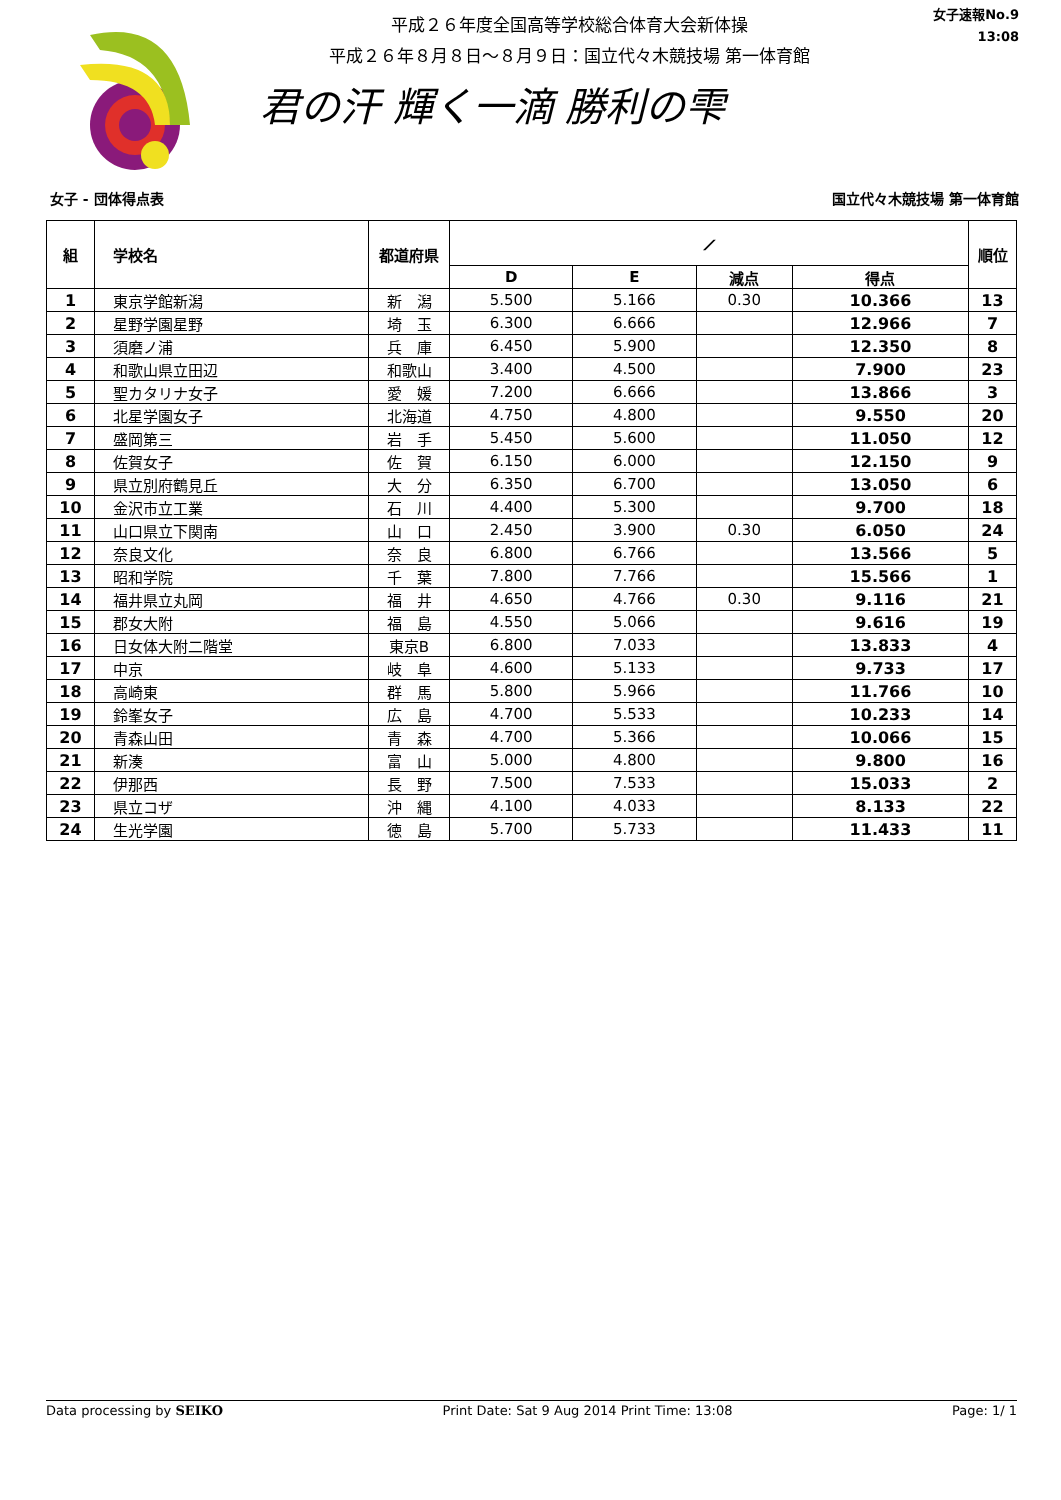平成２６年度全国高等学校総合体育大会新体操
平成２６年８月８日～８月９日：国立代々木競技場 第一体育館
君の汗 輝く一滴 勝利の雫
女子速報No.9
13:08
女子 - 団体得点表 国立代々木競技場 第一体育館
| 組 | 学校名 | 都道府県 | ⟋ | | | | 順位 |
| --- | --- | --- | --- | --- | --- | --- | --- |
| | | | D | E | 減点 | 得点 | |
| 1 | 東京学館新潟 | 新 潟 | 5.500 | 5.166 | 0.30 | 10.366 | 13 |
| 2 | 星野学園星野 | 埼 玉 | 6.300 | 6.666 | | 12.966 | 7 |
| 3 | 須磨ノ浦 | 兵 庫 | 6.450 | 5.900 | | 12.350 | 8 |
| 4 | 和歌山県立田辺 | 和歌山 | 3.400 | 4.500 | | 7.900 | 23 |
| 5 | 聖カタリナ女子 | 愛 媛 | 7.200 | 6.666 | | 13.866 | 3 |
| 6 | 北星学園女子 | 北海道 | 4.750 | 4.800 | | 9.550 | 20 |
| 7 | 盛岡第三 | 岩 手 | 5.450 | 5.600 | | 11.050 | 12 |
| 8 | 佐賀女子 | 佐 賀 | 6.150 | 6.000 | | 12.150 | 9 |
| 9 | 県立別府鶴見丘 | 大 分 | 6.350 | 6.700 | | 13.050 | 6 |
| 10 | 金沢市立工業 | 石 川 | 4.400 | 5.300 | | 9.700 | 18 |
| 11 | 山口県立下関南 | 山 口 | 2.450 | 3.900 | 0.30 | 6.050 | 24 |
| 12 | 奈良文化 | 奈 良 | 6.800 | 6.766 | | 13.566 | 5 |
| 13 | 昭和学院 | 千 葉 | 7.800 | 7.766 | | 15.566 | 1 |
| 14 | 福井県立丸岡 | 福 井 | 4.650 | 4.766 | 0.30 | 9.116 | 21 |
| 15 | 郡女大附 | 福 島 | 4.550 | 5.066 | | 9.616 | 19 |
| 16 | 日女体大附二階堂 | 東京B | 6.800 | 7.033 | | 13.833 | 4 |
| 17 | 中京 | 岐 阜 | 4.600 | 5.133 | | 9.733 | 17 |
| 18 | 高崎東 | 群 馬 | 5.800 | 5.966 | | 11.766 | 10 |
| 19 | 鈴峯女子 | 広 島 | 4.700 | 5.533 | | 10.233 | 14 |
| 20 | 青森山田 | 青 森 | 4.700 | 5.366 | | 10.066 | 15 |
| 21 | 新湊 | 富 山 | 5.000 | 4.800 | | 9.800 | 16 |
| 22 | 伊那西 | 長 野 | 7.500 | 7.533 | | 15.033 | 2 |
| 23 | 県立コザ | 沖 縄 | 4.100 | 4.033 | | 8.133 | 22 |
| 24 | 生光学園 | 徳 島 | 5.700 | 5.733 | | 11.433 | 11 |
Data processing by SEIKO Print Date: Sat 9 Aug 2014 Print Time: 13:08 Page: 1/ 1